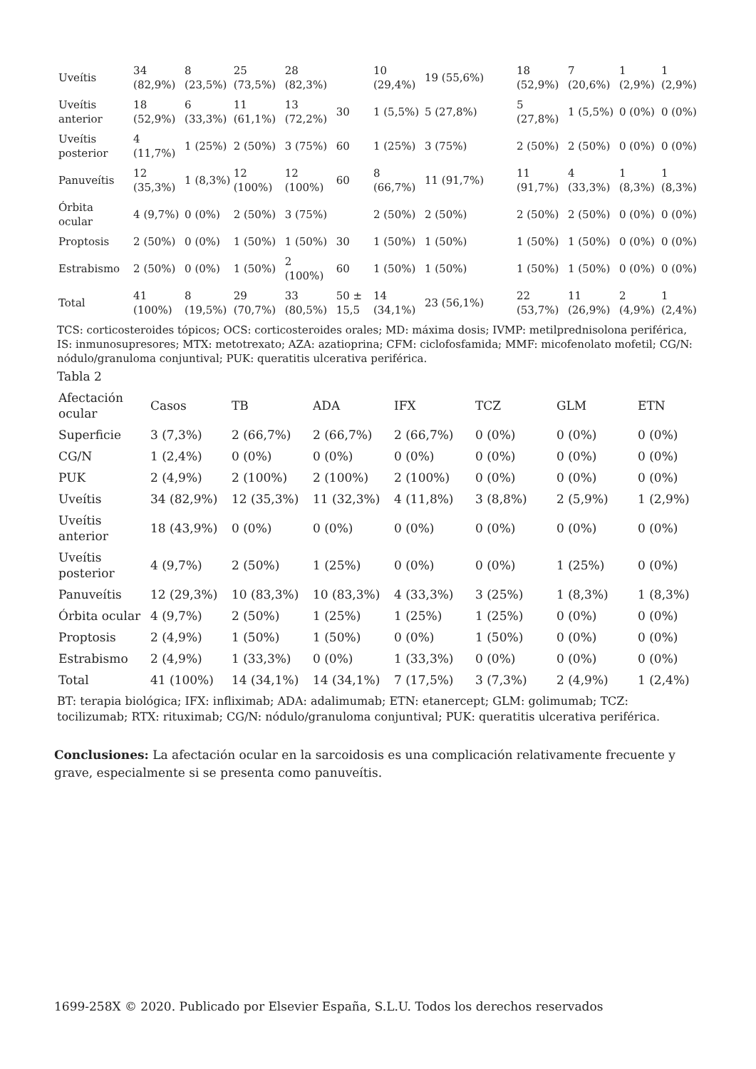| Uveítis | 34 (82,9%) | 8 (23,5%) | 25 (73,5%) | 28 (82,3%) | | 10 (29,4%) | 19 (55,6%) | 18 (52,9%) | 7 (20,6%) | 1 (2,9%) | 1 (2,9%) |
| Uveítis anterior | 18 (52,9%) | 6 (33,3%) | 11 (61,1%) | 13 (72,2%) | 30 | 1 (5,5%) | 5 (27,8%) | 5 (27,8%) | 1 (5,5%) | 0 (0%) | 0 (0%) |
| Uveítis posterior | 4 (11,7%) | 1 (25%) | 2 (50%) | 3 (75%) | 60 | 1 (25%) | 3 (75%) | 2 (50%) | 2 (50%) | 0 (0%) | 0 (0%) |
| Panuveítis | 12 (35,3%) | 1 (8,3%) | 12 (100%) | 12 (100%) | 60 | 8 (66,7%) | 11 (91,7%) | 11 (91,7%) | 4 (33,3%) | 1 (8,3%) | 1 (8,3%) |
| Órbita ocular | 4 (9,7%) | 0 (0%) | 2 (50%) | 3 (75%) | | 2 (50%) | 2 (50%) | 2 (50%) | 2 (50%) | 0 (0%) | 0 (0%) |
| Proptosis | 2 (50%) | 0 (0%) | 1 (50%) | 1 (50%) | 30 | 1 (50%) | 1 (50%) | 1 (50%) | 1 (50%) | 0 (0%) | 0 (0%) |
| Estrabismo | 2 (50%) | 0 (0%) | 1 (50%) | 2 (100%) | 60 | 1 (50%) | 1 (50%) | 1 (50%) | 1 (50%) | 0 (0%) | 0 (0%) |
| Total | 41 (100%) | 8 (19,5%) | 29 (70,7%) | 33 (80,5%) | 50 ± 15,5 | 14 (34,1%) | 23 (56,1%) | 22 (53,7%) | 11 (26,9%) | 2 (4,9%) | 1 (2,4%) |
TCS: corticosteroides tópicos; OCS: corticosteroides orales; MD: máxima dosis; IVMP: metilprednisolona periférica, IS: inmunosupresores; MTX: metotrexato; AZA: azatioprina; CFM: ciclofosfamida; MMF: micofenolato mofetil; CG/N: nódulo/granuloma conjuntival; PUK: queratitis ulcerativa periférica.
Tabla 2
| Afectación ocular | Casos | TB | ADA | IFX | TCZ | GLM | ETN |
| --- | --- | --- | --- | --- | --- | --- | --- |
| Superficie | 3 (7,3%) | 2 (66,7%) | 2 (66,7%) | 2 (66,7%) | 0 (0%) | 0 (0%) | 0 (0%) |
| CG/N | 1 (2,4%) | 0 (0%) | 0 (0%) | 0 (0%) | 0 (0%) | 0 (0%) | 0 (0%) |
| PUK | 2 (4,9%) | 2 (100%) | 2 (100%) | 2 (100%) | 0 (0%) | 0 (0%) | 0 (0%) |
| Uveítis | 34 (82,9%) | 12 (35,3%) | 11 (32,3%) | 4 (11,8%) | 3 (8,8%) | 2 (5,9%) | 1 (2,9%) |
| Uveítis anterior | 18 (43,9%) | 0 (0%) | 0 (0%) | 0 (0%) | 0 (0%) | 0 (0%) | 0 (0%) |
| Uveítis posterior | 4 (9,7%) | 2 (50%) | 1 (25%) | 0 (0%) | 0 (0%) | 1 (25%) | 0 (0%) |
| Panuveítis | 12 (29,3%) | 10 (83,3%) | 10 (83,3%) | 4 (33,3%) | 3 (25%) | 1 (8,3%) | 1 (8,3%) |
| Órbita ocular | 4 (9,7%) | 2 (50%) | 1 (25%) | 1 (25%) | 1 (25%) | 0 (0%) | 0 (0%) |
| Proptosis | 2 (4,9%) | 1 (50%) | 1 (50%) | 0 (0%) | 1 (50%) | 0 (0%) | 0 (0%) |
| Estrabismo | 2 (4,9%) | 1 (33,3%) | 0 (0%) | 1 (33,3%) | 0 (0%) | 0 (0%) | 0 (0%) |
| Total | 41 (100%) | 14 (34,1%) | 14 (34,1%) | 7 (17,5%) | 3 (7,3%) | 2 (4,9%) | 1 (2,4%) |
BT: terapia biológica; IFX: infliximab; ADA: adalimumab; ETN: etanercept; GLM: golimumab; TCZ: tocilizumab; RTX: rituximab; CG/N: nódulo/granuloma conjuntival; PUK: queratitis ulcerativa periférica.
Conclusiones: La afectación ocular en la sarcoidosis es una complicación relativamente frecuente y grave, especialmente si se presenta como panuveítis.
1699-258X © 2020. Publicado por Elsevier España, S.L.U. Todos los derechos reservados